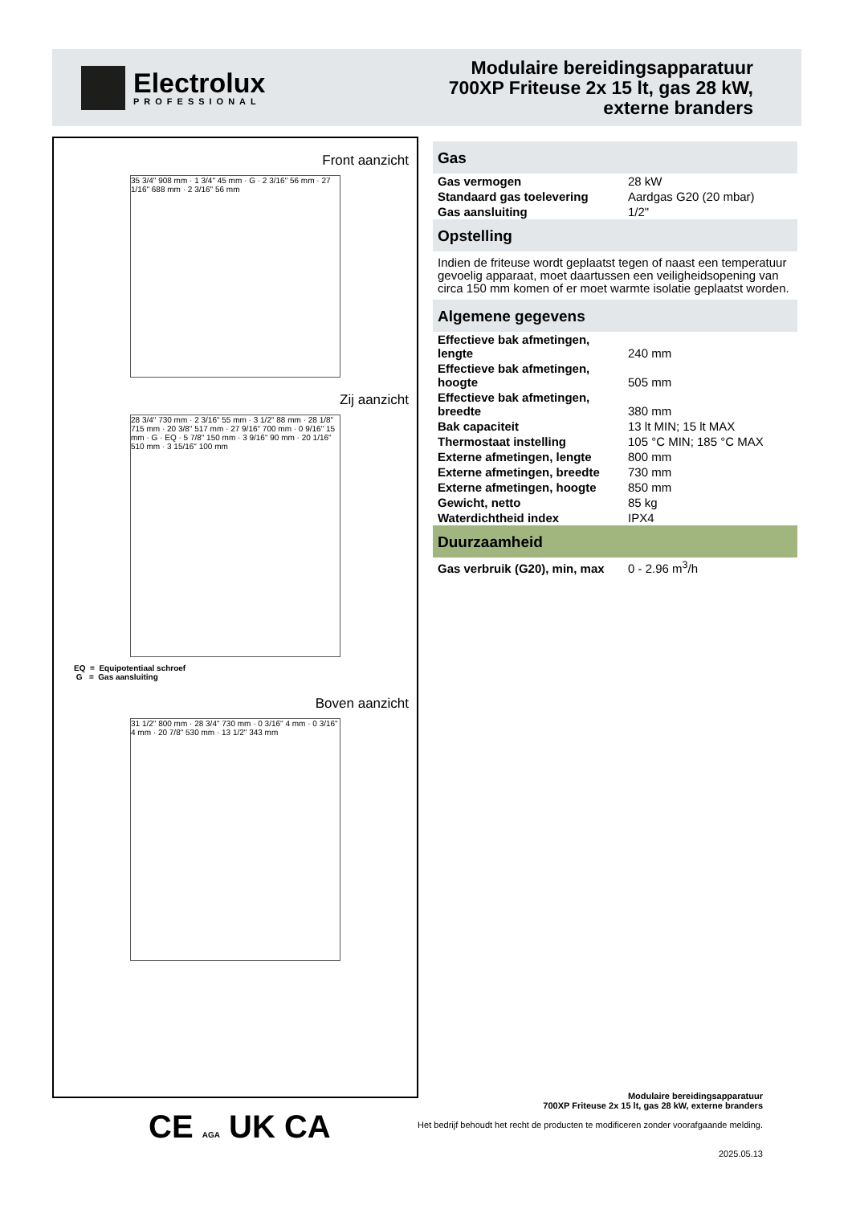Electrolux
PROFESSIONAL
Modulaire bereidingsapparatuur
700XP Friteuse 2x 15 lt, gas 28 kW,
externe branders
Front aanzicht
35 3/4" 908 mm · 1 3/4" 45 mm · G · 2 3/16" 56 mm · 27 1/16" 688 mm · 2 3/16" 56 mm
Zij aanzicht
28 3/4" 730 mm · 2 3/16" 55 mm · 3 1/2" 88 mm · 28 1/8" 715 mm · 20 3/8" 517 mm · 27 9/16" 700 mm · 0 9/16" 15 mm · G · EQ · 5 7/8" 150 mm · 3 9/16" 90 mm · 20 1/16" 510 mm · 3 15/16" 100 mm
EQ = Equipotentiaal schroef
G = Gas aansluiting
Boven aanzicht
31 1/2" 800 mm · 28 3/4" 730 mm · 0 3/16" 4 mm · 0 3/16" 4 mm · 20 7/8" 530 mm · 13 1/2" 343 mm
Gas
| Gas vermogen | 28 kW |
| Standaard gas toelevering | Aardgas G20 (20 mbar) |
| Gas aansluiting | 1/2" |
Opstelling
Indien de friteuse wordt geplaatst tegen of naast een temperatuur gevoelig apparaat, moet daartussen een veiligheidsopening van circa 150 mm komen of er moet warmte isolatie geplaatst worden.
Algemene gegevens
| Effectieve bak afmetingen, lengte | 240 mm |
| Effectieve bak afmetingen, hoogte | 505 mm |
| Effectieve bak afmetingen, breedte | 380 mm |
| Bak capaciteit | 13 lt MIN; 15 lt MAX |
| Thermostaat instelling | 105 °C MIN; 185 °C MAX |
| Externe afmetingen, lengte | 800 mm |
| Externe afmetingen, breedte | 730 mm |
| Externe afmetingen, hoogte | 850 mm |
| Gewicht, netto | 85 kg |
| Waterdichtheid index | IPX4 |
Duurzaamheid
| Gas verbruik (G20), min, max | 0 - 2.96 m<sup>3</sup>/h |
CE AGA UK CA
Modulaire bereidingsapparatuur
700XP Friteuse 2x 15 lt, gas 28 kW, externe branders
Het bedrijf behoudt het recht de producten te modificeren zonder voorafgaande melding.
2025.05.13